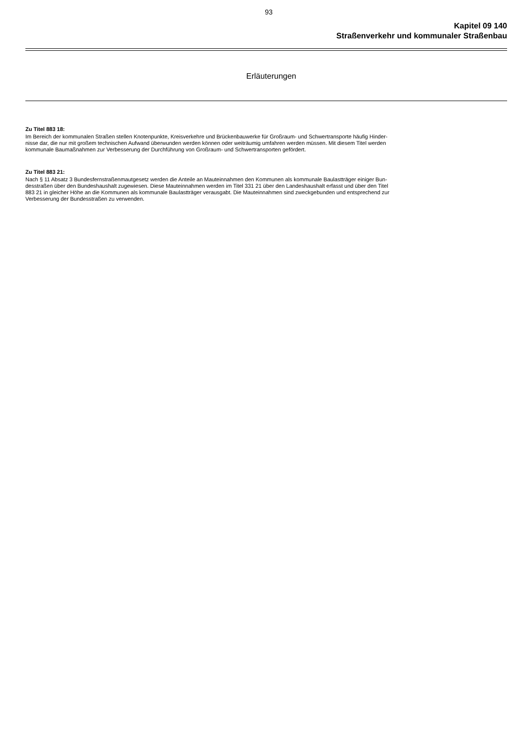93
Kapitel 09 140
Straßenverkehr und kommunaler Straßenbau
Erläuterungen
Zu Titel 883 18:
Im Bereich der kommunalen Straßen stellen Knotenpunkte, Kreisverkehre und Brückenbauwerke für Großraum- und Schwertransporte häufig Hinder-
nisse dar, die nur mit großem technischen Aufwand überwunden werden können oder weiträumig umfahren werden müssen. Mit diesem Titel werden
kommunale Baumaßnahmen zur Verbesserung der Durchführung von Großraum- und Schwertransporten gefördert.
Zu Titel 883 21:
Nach § 11 Absatz 3 Bundesfernstraßenmautgesetz werden die Anteile an Mauteinnahmen den Kommunen als kommunale Baulastträger einiger Bun-
desstraßen über den Bundeshaushalt zugewiesen. Diese Mauteinnahmen werden im Titel 331 21 über den Landeshaushalt erfasst und über den Titel
883 21 in gleicher Höhe an die Kommunen als kommunale Baulastträger verausgabt. Die Mauteinnahmen sind zweckgebunden und entsprechend zur
Verbesserung der Bundesstraßen zu verwenden.